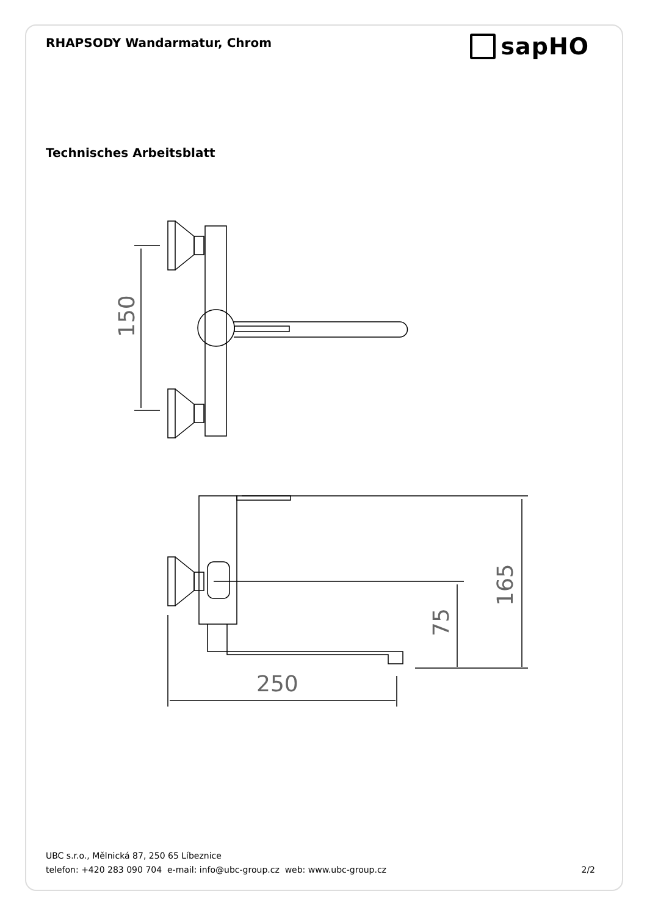RHAPSODY Wandarmatur, Chrom
sapHO
Technisches Arbeitsblatt
150
165
75
250
UBC s.r.o., Mělnická 87, 250 65 Líbeznice
telefon: +420 283 090 704 e-mail: info@ubc-group.cz web: www.ubc-group.cz 2/2